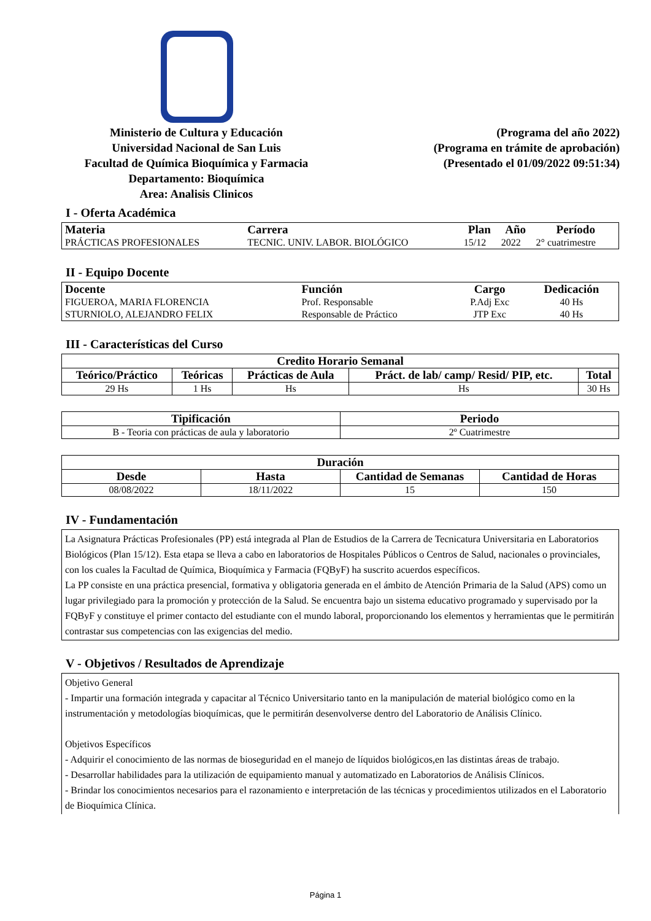Ministerio de Cultura y Educación
Universidad Nacional de San Luis
Facultad de Química Bioquímica y Farmacia
Departamento: Bioquímica
Area: Analisis Clinicos
(Programa del año 2022)
(Programa en trámite de aprobación)
(Presentado el 01/09/2022 09:51:34)
I - Oferta Académica
| Materia | Carrera | Plan | Año | Período |
| --- | --- | --- | --- | --- |
| PRÁCTICAS PROFESIONALES | TECNIC. UNIV. LABOR. BIOLÓGICO | 15/12 | 2022 | 2° cuatrimestre |
II - Equipo Docente
| Docente | Función | Cargo | Dedicación |
| --- | --- | --- | --- |
| FIGUEROA, MARIA FLORENCIA | Prof. Responsable | P.Adj Exc | 40 Hs |
| STURNIOLO, ALEJANDRO FELIX | Responsable de Práctico | JTP Exc | 40 Hs |
III - Características del Curso
| Credito Horario Semanal | | | | |
| --- | --- | --- | --- | --- |
| Teórico/Práctico | Teóricas | Prácticas de Aula | Práct. de lab/ camp/ Resid/ PIP, etc. | Total |
| 29 Hs | 1 Hs | Hs | Hs | 30 Hs |
| Tipificación | Periodo |
| --- | --- |
| B - Teoria con prácticas de aula y laboratorio | 2º Cuatrimestre |
| Duración | | | |
| --- | --- | --- | --- |
| Desde | Hasta | Cantidad de Semanas | Cantidad de Horas |
| 08/08/2022 | 18/11/2022 | 15 | 150 |
IV - Fundamentación
La Asignatura Prácticas Profesionales (PP) está integrada al Plan de Estudios de la Carrera de Tecnicatura Universitaria en Laboratorios Biológicos (Plan 15/12). Esta etapa se lleva a cabo en laboratorios de Hospitales Públicos o Centros de Salud, nacionales o provinciales, con los cuales la Facultad de Química, Bioquímica y Farmacia (FQByF) ha suscrito acuerdos específicos.
La PP consiste en una práctica presencial, formativa y obligatoria generada en el ámbito de Atención Primaria de la Salud (APS) como un lugar privilegiado para la promoción y protección de la Salud. Se encuentra bajo un sistema educativo programado y supervisado por la FQByF y constituye el primer contacto del estudiante con el mundo laboral, proporcionando los elementos y herramientas que le permitirán contrastar sus competencias con las exigencias del medio.
V - Objetivos / Resultados de Aprendizaje
Objetivo General
- Impartir una formación integrada y capacitar al Técnico Universitario tanto en la manipulación de material biológico como en la instrumentación y metodologías bioquímicas, que le permitirán desenvolverse dentro del Laboratorio de Análisis Clínico.
Objetivos Específicos
- Adquirir el conocimiento de las normas de bioseguridad en el manejo de líquidos biológicos,en las distintas áreas de trabajo.
- Desarrollar habilidades para la utilización de equipamiento manual y automatizado en Laboratorios de Análisis Clínicos.
- Brindar los conocimientos necesarios para el razonamiento e interpretación de las técnicas y procedimientos utilizados en el Laboratorio de Bioquímica Clínica.
Página 1